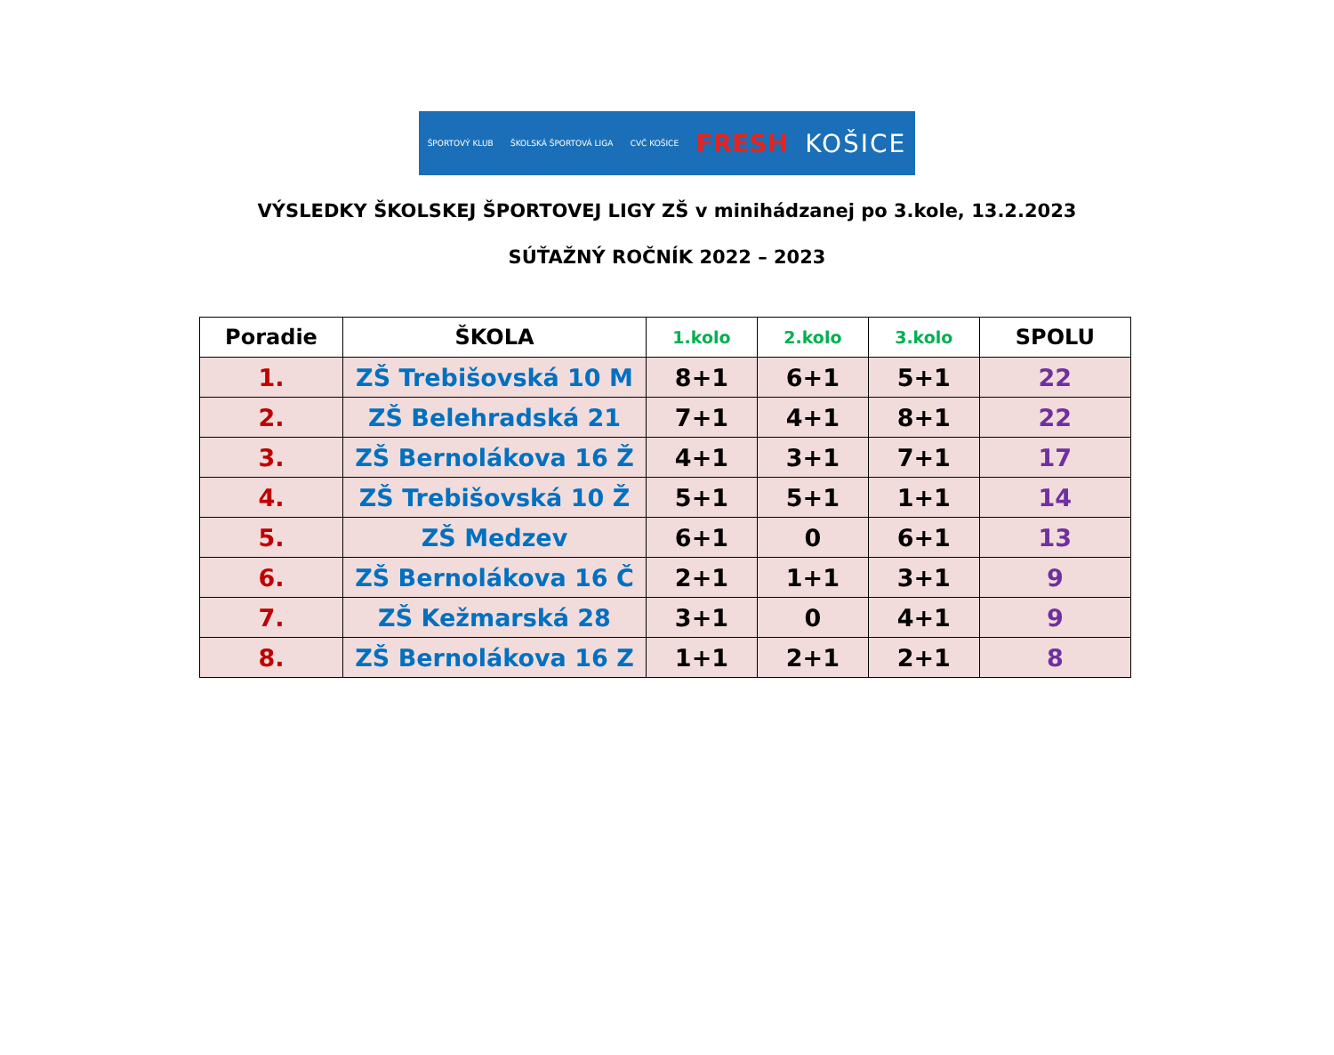ŠPORTOVÝ KLUB ŠKOLSKÁ ŠPORTOVÁ LIGA CVČ KOŠICE FRESH KOŠICE
VÝSLEDKY ŠKOLSKEJ ŠPORTOVEJ LIGY ZŠ v minihádzanej po 3.kole, 13.2.2023
SÚŤAŽNÝ ROČNÍK 2022 – 2023
| Poradie | ŠKOLA | 1.kolo | 2.kolo | 3.kolo | SPOLU |
| --- | --- | --- | --- | --- | --- |
| 1. | ZŠ Trebišovská 10 M | 8+1 | 6+1 | 5+1 | 22 |
| 2. | ZŠ Belehradská 21 | 7+1 | 4+1 | 8+1 | 22 |
| 3. | ZŠ Bernolákova 16 Ž | 4+1 | 3+1 | 7+1 | 17 |
| 4. | ZŠ Trebišovská 10 Ž | 5+1 | 5+1 | 1+1 | 14 |
| 5. | ZŠ Medzev | 6+1 | 0 | 6+1 | 13 |
| 6. | ZŠ Bernolákova 16 Č | 2+1 | 1+1 | 3+1 | 9 |
| 7. | ZŠ Kežmarská 28 | 3+1 | 0 | 4+1 | 9 |
| 8. | ZŠ Bernolákova 16 Z | 1+1 | 2+1 | 2+1 | 8 |